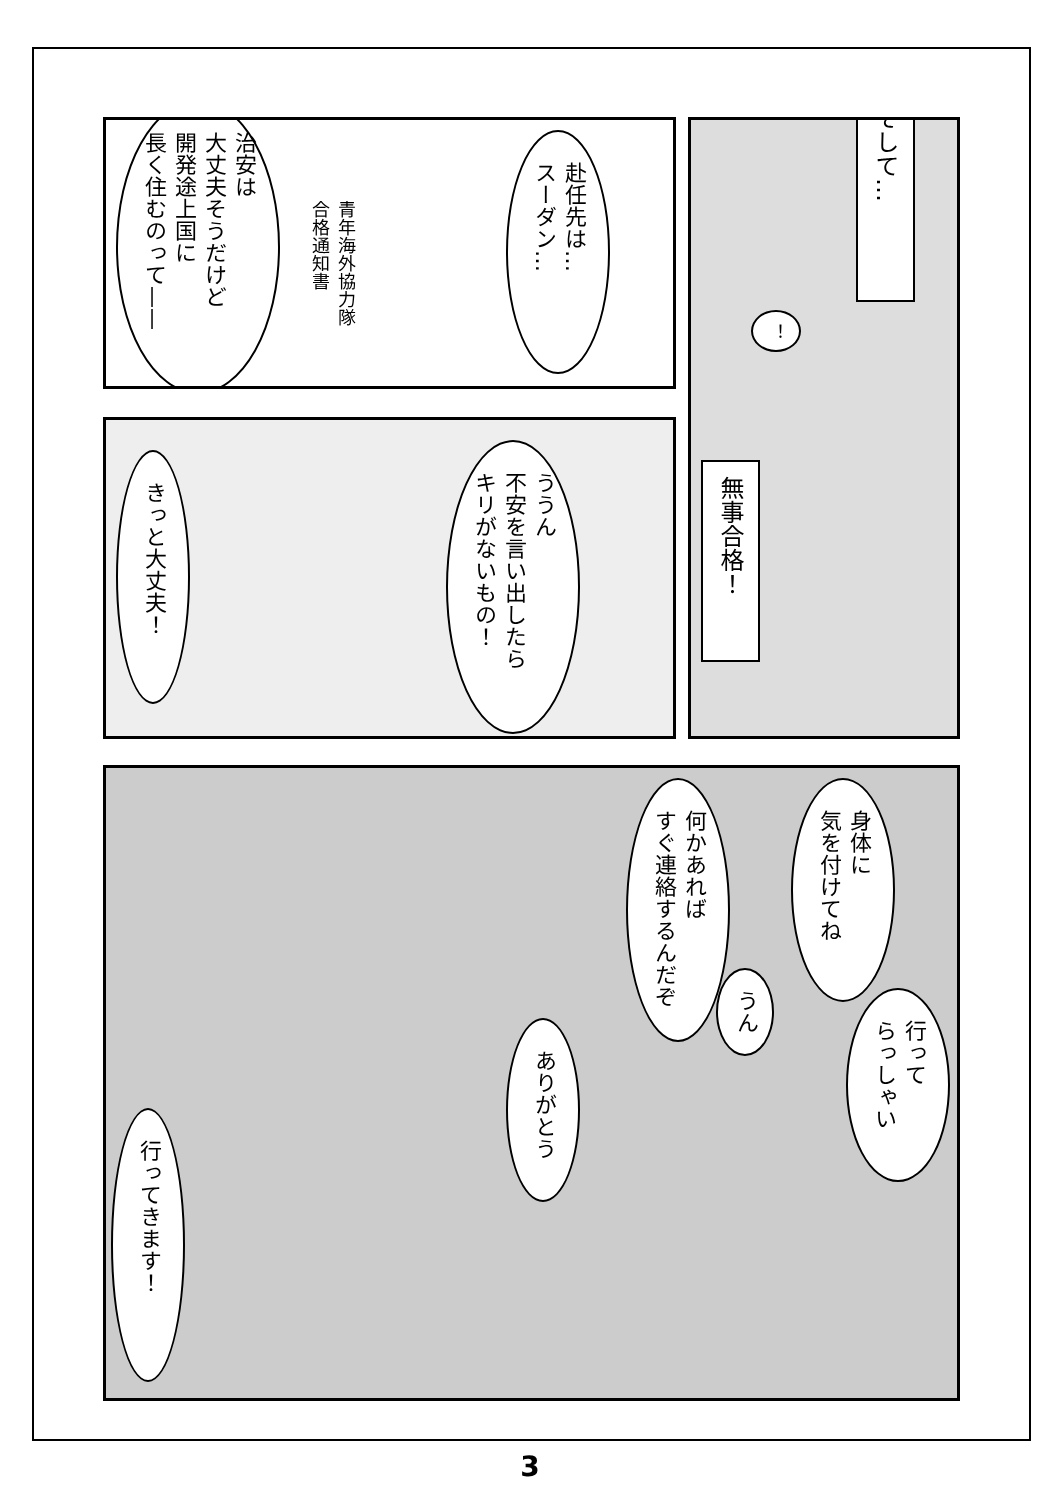そして…
！
無事合格！
赴任先は…
スーダン…
青年海外協力隊
合格通知書
治安は
大丈夫そうだけど
開発途上国に
長く住むのって——
ううん
不安を言い出したら
キリがないもの！
きっと大丈夫！
身体に
気を付けてね
何かあれば
すぐ連絡するんだぞ
うん
行って
らっしゃい
ありがとう
行ってきます！
3